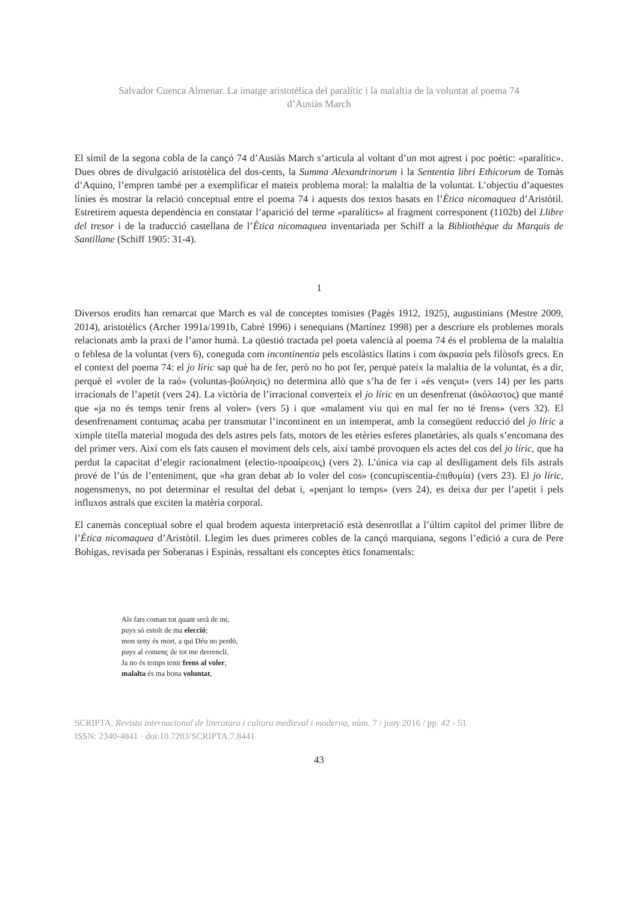Salvador Cuenca Almenar. La imatge aristotèlica del paralític i la malaltia de la voluntat al poema 74
d’Ausiàs March
El símil de la segona cobla de la cançó 74 d’Ausiàs March s’articula al voltant d’un mot agrest i poc poètic: «paralític». Dues obres de divulgació aristotèlica del dos-cents, la Summa Alexandrinorum i la Sententia libri Ethicorum de Tomàs d’Aquino, l’empren també per a exemplificar el mateix problema moral: la malaltia de la voluntat. L’objectiu d’aquestes línies és mostrar la relació conceptual entre el poema 74 i aquests dos textos basats en l’Ètica nicomaquea d’Aristòtil. Estretirem aquesta dependència en constatar l’aparició del terme «paralítics» al fragment corresponent (1102b) del Llibre del tresor i de la traducció castellana de l’Ètica nicomaquea inventariada per Schiff a la Bibliothèque du Marquis de Santillane (Schiff 1905: 31-4).
1
Diversos erudits han remarcat que March es val de conceptes tomistes (Pagès 1912, 1925), augustinians (Mestre 2009, 2014), aristotèlics (Archer 1991a/1991b, Cabré 1996) i senequians (Martínez 1998) per a descriure els problemes morals relacionats amb la praxi de l’amor humà. La qüestió tractada pel poeta valencià al poema 74 és el problema de la malaltia o feblesa de la voluntat (vers 6), coneguda com incontinentia pels escolàstics llatins i com ἀκρασία pels filòsofs grecs. En el context del poema 74: el jo líric sap què ha de fer, però no ho pot fer, perquè pateix la malaltia de la voluntat, és a dir, perquè el «voler de la raó» (voluntas-βούλησις) no determina allò que s’ha de fer i «és vençut» (vers 14) per les parts irracionals de l’apetit (vers 24). La victòria de l’irracional converteix el jo líric en un desenfrenat (ἀκόλαστος) que manté que «ja no és temps tenir frens al voler» (vers 5) i que «malament viu qui en mal fer no té frens» (vers 32). El desenfrenament contumaç acaba per transmutar l’incontinent en un intemperat, amb la consegüent reducció del jo líric a ximple titella material moguda des dels astres pels fats, motors de les etèries esferes planetàries, als quals s’encomana des del primer vers. Així com els fats causen el moviment dels cels, així també provoquen els actes del cos del jo líric, que ha perdut la capacitat d’elegir racionalment (electio-προαίρεσις) (vers 2). L’única via cap al deslligament dels fils astrals prové de l’ús de l’enteniment, que «ha gran debat ab lo voler del cos» (concupiscentia-ἐπιθυμία) (vers 23). El jo líric, nogensmenys, no pot determinar el resultat del debat i, «penjant lo temps» (vers 24), es deixa dur per l’apetit i pels influxos astrals que exciten la matèria corporal.
El canemàs conceptual sobre el qual brodem aquesta interpretació està desenrotllat a l’últim capítol del primer llibre de l’Ètica nicomaquea d’Aristòtil. Llegim les dues primeres cobles de la cançó marquiana, segons l’edició a cura de Pere Bohigas, revisada per Soberanas i Espinàs, ressaltant els conceptes ètics fonamentals:
Als fats coman tot quant serà de mi,
puys só estolt de ma elecció;
mon seny és mort, a qui Déu no perdó,
puys al començ de tot me derrenclí.
Ja no és temps tenir frens al voler,
malalta és ma bona voluntat,
SCRIPTA, Revista internacional de literatura i cultura medieval i moderna, núm. 7 / juny 2016 / pp. 42 - 51
ISSN: 2340-4841 · doi:10.7203/SCRIPTA.7.8441
43